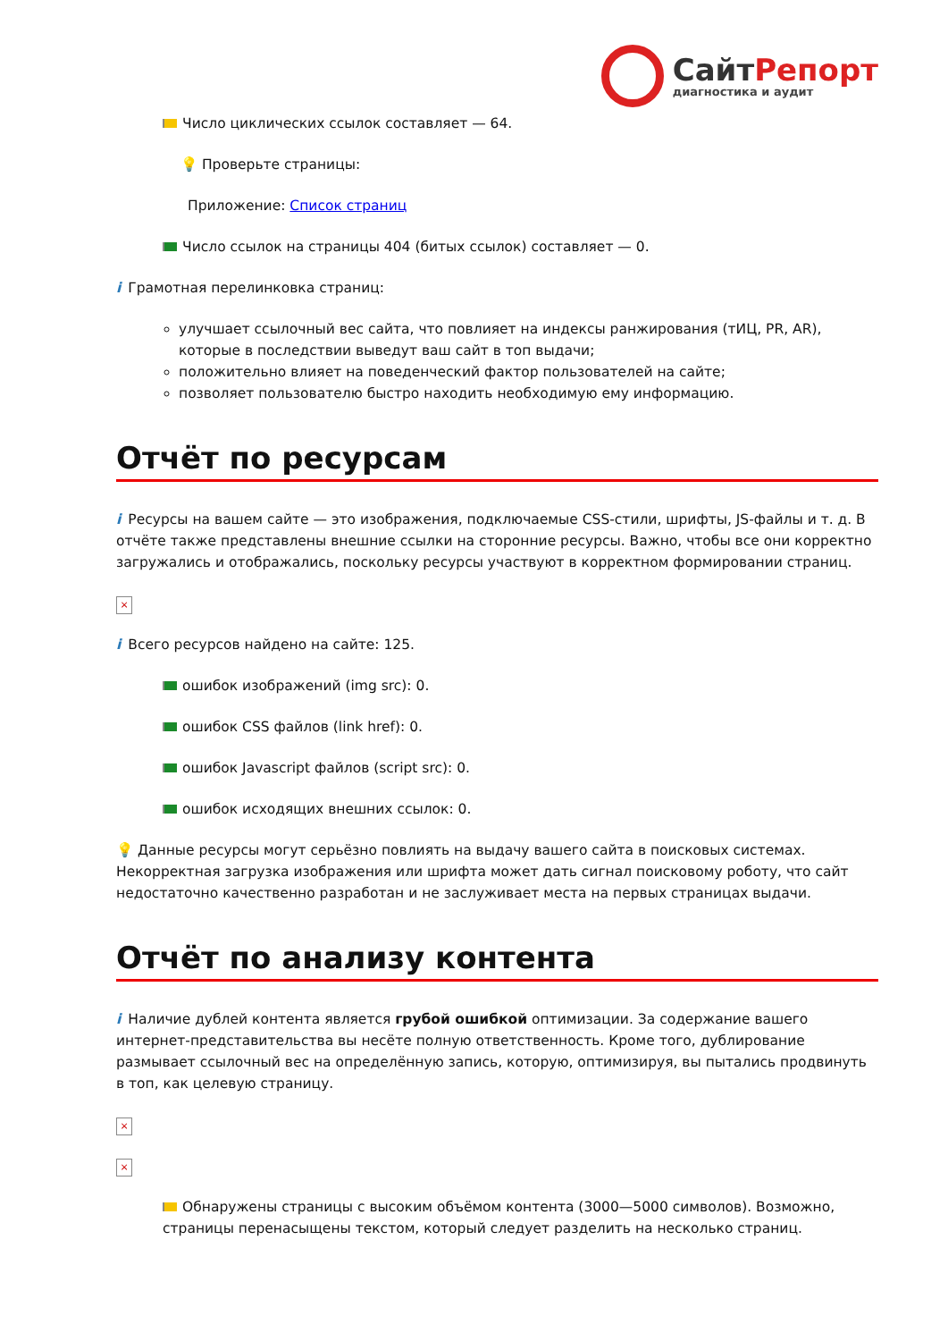СайтРепорт
диагностика и аудит
Число циклических ссылок составляет — 64.
💡 Проверьте страницы:
Приложение: Список страниц
Число ссылок на страницы 404 (битых ссылок) составляет — 0.
i Грамотная перелинковка страниц:
улучшает ссылочный вес сайта, что повлияет на индексы ранжирования (тИЦ, PR, AR), которые в последствии выведут ваш сайт в топ выдачи;
положительно влияет на поведенческий фактор пользователей на сайте;
позволяет пользователю быстро находить необходимую ему информацию.
Отчёт по ресурсам
i Ресурсы на вашем сайте — это изображения, подключаемые CSS-стили, шрифты, JS-файлы и т. д. В отчёте также представлены внешние ссылки на сторонние ресурсы. Важно, чтобы все они корректно загружались и отображались, поскольку ресурсы участвуют в корректном формировании страниц.
×
i Всего ресурсов найдено на сайте: 125.
ошибок изображений (img src): 0.
ошибок CSS файлов (link href): 0.
ошибок Javascript файлов (script src): 0.
ошибок исходящих внешних ссылок: 0.
💡 Данные ресурсы могут серьёзно повлиять на выдачу вашего сайта в поисковых системах. Некорректная загрузка изображения или шрифта может дать сигнал поисковому роботу, что сайт недостаточно качественно разработан и не заслуживает места на первых страницах выдачи.
Отчёт по анализу контента
i Наличие дублей контента является грубой ошибкой оптимизации. За содержание вашего интернет-представительства вы несёте полную ответственность. Кроме того, дублирование размывает ссылочный вес на определённую запись, которую, оптимизируя, вы пытались продвинуть в топ, как целевую страницу.
×
×
Обнаружены страницы с высоким объёмом контента (3000—5000 символов). Возможно, страницы перенасыщены текстом, который следует разделить на несколько страниц.